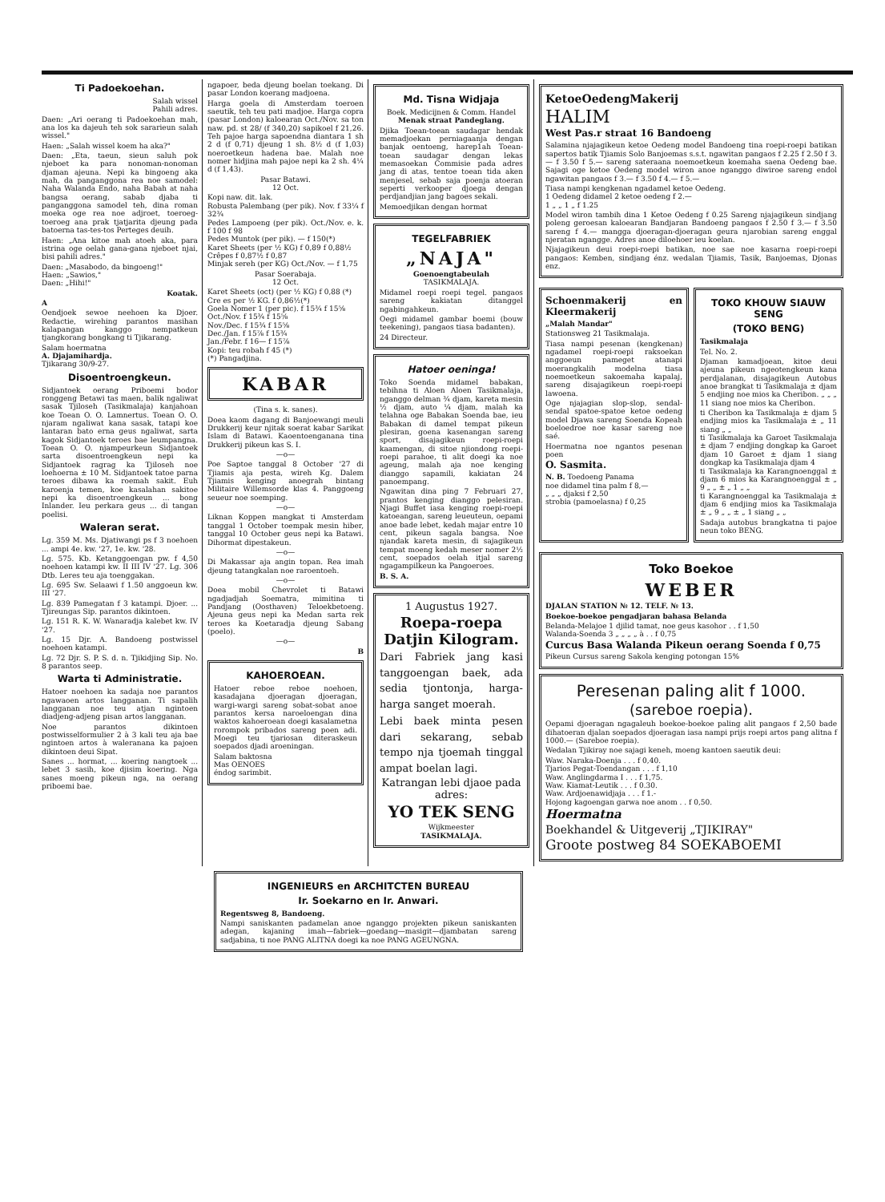Ti Padoekoehan.
Salah wissel
Pahili adres.
Daen: „Ari oerang ti Padoekoehan mah, ana los ka dajeuh teh sok sararieun salah wissel."
Haen: „Salah wissel koem ha aka?"
Daen: „Eta, taeun, sieun saluh pok njeboet ka para nonoman-nonoman djaman ajeuna. Nepi ka bingoeng aka mah, da panganggona rea noe samodel: Naha Walanda Endo, naha Babah at naha bangsa oerang, sabab djaba ti panganggona samodel teh, dina roman moeka oge rea noe adjroet, toeroeg-toeroeg ana prak tjatjarita djeung pada batoerna tas-tes-tos Perteges deuih.
Haen: „Ana kitoe mah atoeh aka, para istrina oge oelah gana-gana njeboet njai, bisi pahili adres."
Daen: „Masabodo, da bingoeng!"
Haen: „Sawios,"
Daen: „Hihi!"
Koatak.
A
Oendjoek sewoe neehoen ka Djoer. Redactie, wirehing parantos masihan kalapangan kanggo nempatkeun tjangkorang bongkang ti Tjikarang.
Salam hoermatna
A. Djajamihardja.
Tjikarang 30/9-27.
Disoentroengkeun.
Sidjantoek oerang Priboemi bodor ronggeng Betawi tas maen, balik ngaliwat sasak Tjiloseh (Tasikmalaja) kanjahoan koe Toean O. O. Lamnertus. Toean O. O. njaram ngaliwat kana sasak, tatapi koe lantaran bato erna geus ngaliwat, sarta kagok Sidjantoek teroes bae leumpangna. Toean O. O. njampeurkeun Sidjantoek sarta disoentroengkeun nepi ka Sidjantoek ragrag ka Tjiloseh noe loehoerna ± 10 M. Sidjantoek tatoe parna teroes dibawa ka roemah sakit. Euh karoenja temen, koe kasalahan sakitoe nepi ka disoentroengkeun ... bong Inlander. Ieu perkara geus ... di tangan poelisi.
Waleran serat.
Lg. 359 M. Ms. Djatiwangi ps f 3 noehoen ... ampi 4e. kw. '27, 1e. kw. '28.
Lg. 575. Kb. Ketanggoengan pw. f 4,50 noehoen katampi kw. II III IV '27. Lg. 306 Dtb. Leres teu aja toenggakan.
Lg. 695 Sw. Selaawi f 1.50 anggoeun kw. III '27.
Lg. 839 Pamegatan f 3 katampi. Djoer. ... Tjireungas Sip. parantos dikintoen.
Lg. 151 R. K. W. Wanaradja kalebet kw. IV '27.
Lg. 15 Djr. A. Bandoeng postwissel noehoen katampi.
Lg. 72 Djr. S. P. S. d. n. Tjikidjing Sip. No. 8 parantos seep.
Warta ti Administratie.
Hatoer noehoen ka sadaja noe parantos ngawaoen artos langganan. Ti sapalih langganan noe teu atjan ngintoen diadjeng-adjeng pisan artos langganan.
Noe parantos dikintoen postwisselformulier 2 à 3 kali teu aja bae ngintoen artos à waleranana ka pajoen dikintoen deui Sipat.
Sanes ... hormat, ... koering nangtoek ... lebet 3 sasih, koe djisim koering. Nga sanes moeng pikeun nga, na oerang priboemi bae.
ngapoer, beda djeung boelan toekang. Di pasar London koerang madjoena.
Harga goela di Amsterdam toeroen saeutik, teh teu pati madjoe. Harga copra (pasar London) kaloearan Oct./Nov. sa ton naw. pd. st 28/ (f 340,20) sapikoel f 21,26. Teh pajoe harga sapoendna diantara 1 sh 2 d (f 0,71) djeung 1 sh. 8½ d (f 1,03) noeroetkeun hadena bae. Malah noe nomer hidjina mah pajoe nepi ka 2 sh. 4¼ d (f 1,43).
Pasar Batawi.
12 Oct.
Kopi naw. dit. lak.
Robusta Palembang (per pik). Nov. f 33¼ f 32¾
Pedes Lampoeng (per pik). Oct./Nov. e. k. f 100 f 98
Pedes Muntok (per pik). — f 150(*)
Karet Sheets (per ½ KG) f 0,89 f 0,88½
Crêpes f 0,87½ f 0,87
Minjak sereh (per KG) Oct./Nov. — f 1,75
Pasar Soerabaja.
12 Oct.
Karet Sheets (oct) (per ½ KG) f 0,88 (*)
Cre es per ½ KG. f 0,86½(*)
Goela Nomer 1 (per pic). f 15¾ f 15⅝
Oct./Nov. f 15¾ f 15⅝
Nov./Dec. f 15¾ f 15⅝
Dec./Jan. f 15⅞ f 15¾
Jan./Febr. f 16— f 15⅞
Kopi: teu robah f 45 (*)
(*) Pangadjina.
KABAR
(Tina s. k. sanes).
Doea kaom dagang di Banjoewangi meuli Drukkerij keur njitak soerat kabar Sarikat Islam di Batawi. Kaoentoenganana tina Drukkerij pikeun kas S. I.
—o—
Poe Saptoe tanggal 8 October '27 di Tjiamis aja pesta, wireh Kg. Dalem Tjiamis kenging anoegrah bintang Militaire Willemsorde klas 4. Panggoeng seueur noe soemping.
—o—
Liknan Koppen mangkat ti Amsterdam tanggal 1 October toempak mesin hiber, tanggal 10 October geus nepi ka Batawi. Dihormat dipestakeun.
—o—
Di Makassar aja angin topan. Rea imah djeung tatangkalan noe raroentoeh.
—o—
Doea mobil Chevrolet ti Batawi ngadjadjah Soematra, mimitina ti Pandjang (Oosthaven) Teloekbetoeng. Ajeuna geus nepi ka Medan sarta rek teroes ka Koetaradja djeung Sabang (poelo).
—o—
B
KAHOEROEAN.
Hatoer reboe reboe noehoen, kasadajana djoeragan djoeragan, wargi-wargi sareng sobat-sobat anoe parantos kersa naroeloengan dina waktos kahoeroean doegi kasalametna rorompok pribados sareng poen adi. Moegi teu tjariosan diteraskeun soepados djadi aroeningan.
Salam baktosna
Mas OENOES
éndog sarimbit.
Md. Tisna Widjaja
Boek. Medicijnen & Comm. Handel
Menak straat Pandeglang.
Djika Toean-toean saudagar hendak memadjoekan perniagaanja dengan banjak oentoeng, harep1ah Toean-toean saudagar dengan lekas memasoekan Commisie pada adres jang di atas, tentoe toean tida aken menjesel, sebab saja poenja atoeran seperti verkooper djoega dengan perdjandjian jang bagoes sekali.
Memoedjikan dengan hormat
TEGELFABRIEK
„NAJA"
Goenoengtabeulah
TASIKMALAJA.
Midamel roepi roepi tegel. pangaos sareng kakiatan ditanggel ngabingahkeun.
Oegi midamel gambar boemi (bouw teekening), pangaos tiasa badanten).
24 Directeur.
Hatoer oeninga!
Toko Soenda midamel babakan, tebihna ti Aloen Aloen Tasikmalaja, nganggo delman ¾ djam, kareta mesin ½ djam, auto ¼ djam, malah ka telahna oge Babakan Soenda bae, ieu Babakan di damel tempat pikeun plesiran, goena kasenangan sareng sport, disajagikeun roepi-roepi kaamengan, di sitoe njiondong roepi-roepi parahoe, ti alit doegi ka noe ageung, malah aja noe kenging dianggo sapamili, kakiatan 24 panoempang.
Ngawitan dina ping 7 Februari 27, prantos kenging dianggo pelesiran. Njagi Buffet iasa kenging roepi-roepi katoeangan, sareng leueuteun, oepami anoe bade lebet, kedah majar entre 10 cent, pikeun sagala bangsa. Noe njandak kareta mesin, di sajagikeun tempat moeng kedah meser nomer 2½ cent, soepados oelah itjal sareng ngagampilkeun ka Pangoeroes.
B. S. A.
1 Augustus 1927.
Roepa-roepa Datjin Kilogram.
Dari Fabriek jang kasi tanggoengan baek, ada sedia tjontonja, harga-harga sanget moerah.
Lebi baek minta pesen dari sekarang, sebab tempo nja tjoemah tinggal ampat boelan lagi.
Katrangan lebi djaoe pada adres:
YO TEK SENG
Wijkmeester
TASIKMALAJA.
KetoeOedengMakerij
HALIM
West Pas.r straat 16 Bandoeng
Salamina njajagikeun ketoe Oedeng model Bandoeng tina roepi-roepi batikan sapertos batik Tjiamis Solo Banjoemas s.s.t. ngawitan pangaos f 2.25 f 2.50 f 3.— f 3.50 f 5.— sareng sateraana noemoetkeun koemaha saena Oedeng bae. Sajagi oge ketoe Oedeng model wiron anoe nganggo diwiroe sareng endol ngawitan pangaos f 3.— f 3.50 f 4.— f 5.—
Tiasa nampi kengkenan ngadamel ketoe Oedeng.
1 Oedeng didamel 2 ketoe oedeng f 2.—
1 „ „ 1 „ f 1.25
Model wiron tambih dina 1 Ketoe Oedeng f 0.25 Sareng njajagikeun sindjang poleng geroesan kaloearan Bandjaran Bandoeng pangaos f 2.50 f 3.— f 3.50 sareng f 4.— mangga djoeragan-djoeragan geura njarobian sareng enggal njeratan ngangge. Adres anoe diloehoer ieu koelan.
Njajagikeun deui roepi-roepi batikan, noe sae noe kasarna roepi-roepi pangaos: Kemben, sindjang énz. wedalan Tjiamis, Tasik, Banjoemas, Djonas enz.
Schoenmakerij en Kleermakerij
„Malah Mandar"
Stationsweg 21 Tasikmalaja.
Tiasa nampi pesenan (kengkenan) ngadamel roepi-roepi raksoekan anggoeun pameget atanapi moerangkalih modelna tiasa noemoetkeun sakoemaha kapalaj, sareng disajagikeun roepi-roepi lawoena.
Oge njajagian slop-slop, sendal-sendal spatoe-spatoe ketoe oedeng model Djawa sareng Soenda Kopeah boeloedroe noe kasar sareng noe saé.
Hoermatna noe ngantos pesenan poen
O. Sasmita.
N. B. Toedoeng Panama
noe didamel tina palm f 8,—
„ „ „ djaksi f 2,50
strobia (pamoelasna) f 0,25
TOKO KHOUW SIAUW SENG
(TOKO BENG)
Tasikmalaja
Tel. No. 2.
Djaman kamadjoean, kitoe deui ajeuna pikeun ngeotengkeun kana perdjalanan, disajagikeun Autobus anoe brangkat ti Tasikmalaja ± djam 5 endjing noe mios ka Cheribon. „ „ „ 11 siang noe mios ka Cheribon.
ti Cheribon ka Tasikmalaja ± djam 5 endjing mios ka Tasikmalaja ± „ 11 siang „ „
ti Tasikmalaja ka Garoet Tasikmalaja ± djam 7 endjing dongkap ka Garoet djam 10 Garoet ± djam 1 siang dongkap ka Tasikmalaja djam 4
ti Tasikmalaja ka Karangnoenggal ± djam 6 mios ka Karangnoenggal ± „ 9 „ „ ± „ 1 „ „
ti Karangnoenggal ka Tasikmalaja ± djam 6 endjing mios ka Tasikmalaja ± „ 9 „ „ ± „ 1 siang „ „
Sadaja autobus brangkatna ti pajoe neun toko BENG.
Toko Boekoe
WEBER
DJALAN STATION № 12. TELF. № 13.
Boekoe-boekoe pengadjaran bahasa Belanda
Belanda-Melajoe 1 djilid tamat, noe geus kasohor . . f 1,50
Walanda-Soenda 3 „ „ „ „ à . . f 0,75
Curcus Basa Walanda Pikeun oerang Soenda f 0,75
Pikeun Cursus sareng Sakola kenging potongan 15%
Peresenan paling alit f 1000.
(sareboe roepia).
Oepami djoeragan ngagaleuh boekoe-boekoe paling alit pangaos f 2,50 bade dihatoeran djalan soepados djoeragan iasa nampi prijs roepi artos pang alitna f 1000.— (Sareboe roepia).
Wedalan Tjikiray noe sajagi keneh, moeng kantoen saeutik deui:
Waw. Naraka-Doenja . . . f 0,40.
Tjarios Pegat-Toendangan . . . f 1,10
Waw. Anglingdarma I . . . f 1,75.
Waw. Kiamat-Leutik . . . f 0.30.
Waw. Ardjoenawidjaja . . . f 1.-
Hojong kagoengan garwa noe anom . . f 0,50.
Hoermatna
Boekhandel & Uitgeverij „TJIKIRAY"
Groote postweg 84 SOEKABOEMI
INGENIEURS en ARCHITCTEN BUREAU
Ir. Soekarno en Ir. Anwari.
Regentsweg 8, Bandoeng.
Nampi saniskanten padamelan anoe nganggo projekten pikeun saniskanten adegan, kajaning imah—fabriek—goedang—masigit—djambatan sareng sadjabina, ti noe PANG ALITNA doegi ka noe PANG AGEUNGNA.